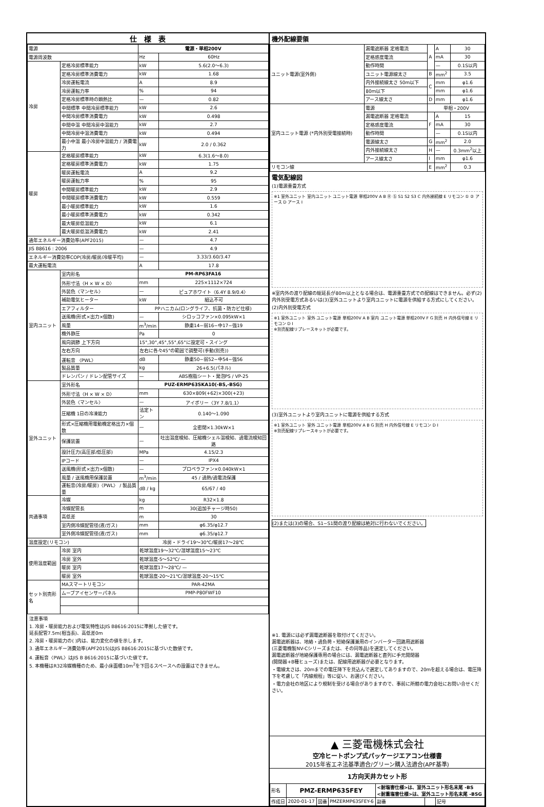仕　様　表
| 電源 | | 電源・単相200V | |
| 電源周波数 | | Hz | 60Hz |
| 冷房 | 定格冷房標準能力 | kW | 5.6(2.0〜6.3) |
| | 定格冷房標準消費電力 | kW | 1.68 |
| | 冷房運転電流 | A | 8.9 |
| | 冷房運転力率 | % | 94 |
| | 定格冷房標準時の顕熱比 | — | 0.82 |
| | 中間標準 中間冷房標準能力 | kW | 2.6 |
| | 中間冷房標準消費電力 | kW | 0.498 |
| | 中間中温 中間冷房中温能力 | kW | 2.7 |
| | 中間冷房中温消費電力 | kW | 0.494 |
| | 最小中温 最小冷房中温能力 / 消費電力 | kW | 2.0 / 0.362 |
| 暖房 | 定格暖房標準能力 | kW | 6.3(1.6〜8.0) |
| | 定格暖房標準消費電力 | kW | 1.75 |
| | 暖房運転電流 | A | 9.2 |
| | 暖房運転力率 | % | 95 |
| | 中間暖房標準能力 | kW | 2.9 |
| | 中間暖房標準消費電力 | kW | 0.559 |
| | 最小暖房標準能力 | kW | 1.6 |
| | 最小暖房標準消費電力 | kW | 0.342 |
| | 最大暖房低温能力 | kW | 6.1 |
| | 最大暖房低温消費電力 | kW | 2.41 |
| 通年エネルギー消費効率(APF2015) | | — | 4.7 |
| JIS B8616 : 2006 | | — | 4.9 |
| エネルギー消費効率COP(冷房/暖房/冷暖平均) | | — | 3.33/3.60/3.47 |
| 最大運転電流 | | A | 17.8 |
| 室内ユニット | 室内形名 | PM-RP63FA16 | |
| | 外形寸法〈H × W × D〉 | mm | 225×1112×724 |
| | 外装色〈マンセル〉 | — | ピュアホワイト〈6.4Y 8.9/0.4〉 |
| | 補助電気ヒーター | kW | 組込不可 |
| | エアフィルター | PPハニカム(ロングライフ、抗菌・防カビ仕様) | |
| | 送風機(形式×出力×個数) | — | シロッコファン×0.095kW×1 |
| | 風量 | m<sup>3</sup>/min | 静粛14−弱16−中17−強19 |
| | 機外静圧 | Pa | 0 |
| | 風向調節 上下方向 | 15°,30°,45°,55°,65°に設定可・スイング | |
| | 左右方向 | 左右に各々45°の範囲で調整可(手動(別売)) | |
| | 運転音 〈PWL〉 | dB | 静粛50−弱52−中54−強56 |
| | 製品質量 | kg | 26+6.5(パネル) |
| | ドレンパン / ドレン配管サイズ | — | ABS樹脂シート・発泡PS / VP-25 |
| 室外ユニット | 室外形名 | PUZ-ERMP63SKA10(-BS,-BSG) | |
| | 外形寸法〈H × W × D〉 | mm | 630×809(+62)×300(+23) |
| | 外装色〈マンセル〉 | — | アイボリー〈3Y 7.8/1.1〉 |
| | 圧縮機 1日の冷凍能力 | 法定トン | 0.140〜1.090 |
| | 形式×圧縮機用電動機定格出力×個数 | — | 全密閉×1.30kW×1 |
| | 保護装置 | — | 吐出温度検知、圧縮機シェル温検知、過電流検知回路 |
| | 設計圧力(高圧部/低圧部) | MPa | 4.15/2.3 |
| | IPコード | — | IPX4 |
| | 送風機(形式×出力×個数) | — | プロペラファン×0.040kW×1 |
| | 風量 / 送風機用保護装置 | m<sup>3</sup>/min | 45 / 過熱/過電流保護 |
| | 運転音(冷房/暖房)〈PWL〉 / 製品質量 | dB / kg | 65/67 / 40 |
| 共通事項 | 冷媒 | kg | R32×1.8 |
| | 冷媒配管長 | m | 30(追加チャージ時50) |
| | 高低差 | m | 30 |
| | 室内側冷媒配管径(液/ガス) | mm | φ6.35/φ12.7 |
| | 室外側冷媒配管径(液/ガス) | mm | φ6.35/φ12.7 |
| 温度設定(リモコン) | | 冷房・ドライ19〜30℃/暖房17〜28℃ | |
| 使用温度範囲 | 冷房 室内 | 乾球温度19〜32℃/湿球温度15〜23℃ | |
| | 冷房 室外 | 乾球温度-5〜52℃/ — | |
| | 暖房 室内 | 乾球温度17〜28℃/ — | |
| | 暖房 室外 | 乾球温度-20〜21℃/湿球温度-20〜15℃ | |
| セット別売形名 | MAスマートリモコン | PAR-42MA | |
| | ムーブアイセンサーパネル | PMP-P80FWF10 | |
注意事項
1. 冷房・暖房能力および電気特性はJIS B8616:2015に準拠した値です。
延長配管7.5m(相当長)、高低差0m
2. 冷房・暖房能力の( )内は、能力変化の値を示します。
3. 通年エネルギー消費効率(APF2015)はJIS B8616:2015に基づいた数値です。
4. 運転音〈PWL〉はJIS B 8616:2015に基づいた値です。
5. 本機種はR32冷媒機種のため、最小床面積10m<sup>2</sup>を下回るスペースへの設置はできません。
機外配線要領
| ユニット電源(室外側) | 漏電遮断器 定格電流 | A | A | 30 |
| | 定格感度電流 | | mA | 30 |
| | 動作時間 | | — | 0.1S以内 |
| | ユニット電源線太さ | B | mm<sup>2</sup> | 3.5 |
| | 内外接続線太さ 50m以下 | C | mm | φ1.6 |
| | 80m以下 | | mm | φ1.6 |
| | アース線太さ | D | mm | φ1.6 |
| 室内ユニット電源 (*内外別受電接続時) | 電源 | 単相・200V | | |
| | 漏電遮断器 定格電流 | F | A | 15 |
| | 定格感度電流 | | mA | 30 |
| | 動作時間 | | — | 0.1S以内 |
| | 電源線太さ | G | mm<sup>2</sup> | 2.0 |
| | 内外接続線太さ | H | — | 0.3mm<sup>2</sup>以上 |
| | アース線太さ | I | mm | φ1.6 |
| リモコン線 | | E | mm<sup>2</sup> | 0.3 |
電気配線図
(1)電源重畳方式
※1 室外ユニット 室内ユニット ユニット電源 単相200V A B Ⓡ Ⓢ S1 S2 S3 C 内外接続線 E リモコン ① ② アース D アース I
※室内外の渡り配線の総延長が80m以上となる場合は、電源重畳方式での配線はできません。必ず(2)内外別受電方式あるいは(3)室外ユニットより室内ユニットに電源を供給する方式にしてください。
(2)内外別受電方式
※1 室外ユニット 室外 ユニット電源 単相200V A B 室内 ユニット電源 単相200V F G 別売 H 内外信号線 E リモコン D I
※別売配線リプレースキットが必要です。
(3)室外ユニットより室内ユニットに電源を供給する方式
※1 室外ユニット 室外 ユニット電源 単相200V A B G 別売 H 内外信号線 E リモコン D I
※別売配線リプレースキットが必要です。
(2)または(3)の場合、S1−S1間の渡り配線は絶対に行わないでください。
※1. 電源には必ず漏電遮断器を取付けてください。
漏電遮断器は、地絡・過負荷・短絡保護兼用のインバーター回路用遮断器
(三菱電機製NV-Cシリーズまたは、その同等品)を選定してください。
漏電遮断器が地絡保護専用の場合には、漏電遮断器と直列に手元開閉器
(開閉器+B種ヒューズ)または、配線用遮断器が必要となります。
・電線太さは、20mまでの電圧降下を見込んで選定してありますので、20mを超える場合は、電圧降下を考慮して「内線規程」等に従い、お選びください。
・電力会社の地区により規制を受ける場合がありますので、事前に所轄の電力会社にお問い合せください。
▲ 三菱電機株式会社
空冷ヒートポンプ式パッケージエアコン仕様書
2015年省エネ法基準適合/グリーン購入法適合(APF基準)
1方向天井カセット形
| 形名 | PMZ-ERMP63SFEY | | | <耐塩害仕様>は、室外ユニット形名末尾 -BS <耐重塩害仕様>は、室外ユニット形名末尾 -BSG | | |
| 作成日 | 2020-01-17 | 図番 | PMZERMP63SFEY-6 | 副番 | | 記号 |